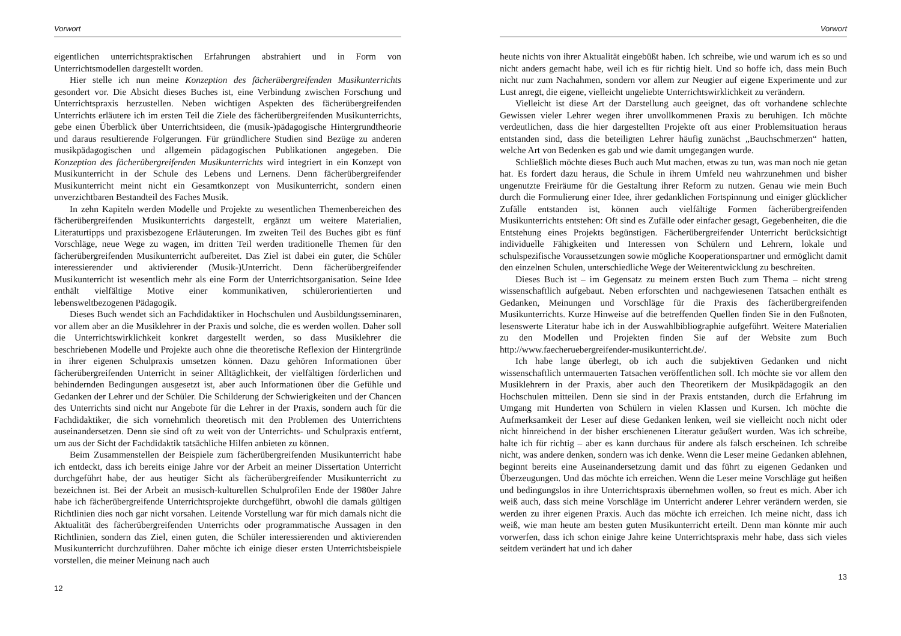Vorwort
eigentlichen unterrichtspraktischen Erfahrungen abstrahiert und in Form von Unterrichtsmodellen dargestellt worden.
Hier stelle ich nun meine Konzeption des fächerübergreifenden Musikunterrichts gesondert vor. Die Absicht dieses Buches ist, eine Verbindung zwischen Forschung und Unterrichtspraxis herzustellen. Neben wichtigen Aspekten des fächerübergreifenden Unterrichts erläutere ich im ersten Teil die Ziele des fächerübergreifenden Musikunterrichts, gebe einen Überblick über Unterrichtsideen, die (musik-)pädagogische Hintergrundtheorie und daraus resultierende Folgerungen. Für gründlichere Studien sind Bezüge zu anderen musikpädagogischen und allgemein pädagogischen Publikationen angegeben. Die Konzeption des fächerübergreifenden Musikunterrichts wird integriert in ein Konzept von Musikunterricht in der Schule des Lebens und Lernens. Denn fächerübergreifender Musikunterricht meint nicht ein Gesamtkonzept von Musikunterricht, sondern einen unverzichtbaren Bestandteil des Faches Musik.
In zehn Kapiteln werden Modelle und Projekte zu wesentlichen Themenbereichen des fächerübergreifenden Musikunterrichts dargestellt, ergänzt um weitere Materialien, Literaturtipps und praxisbezogene Erläuterungen. Im zweiten Teil des Buches gibt es fünf Vorschläge, neue Wege zu wagen, im dritten Teil werden traditionelle Themen für den fächerübergreifenden Musikunterricht aufbereitet. Das Ziel ist dabei ein guter, die Schüler interessierender und aktivierender (Musik-)Unterricht. Denn fächerübergreifender Musikunterricht ist wesentlich mehr als eine Form der Unterrichtsorganisation. Seine Idee enthält vielfältige Motive einer kommunikativen, schülerorientierten und lebensweltbezogenen Pädagogik.
Dieses Buch wendet sich an Fachdidaktiker in Hochschulen und Ausbildungsseminaren, vor allem aber an die Musiklehrer in der Praxis und solche, die es werden wollen. Daher soll die Unterrichtswirklichkeit konkret dargestellt werden, so dass Musiklehrer die beschriebenen Modelle und Projekte auch ohne die theoretische Reflexion der Hintergründe in ihrer eigenen Schulpraxis umsetzen können. Dazu gehören Informationen über fächerübergreifenden Unterricht in seiner Alltäglichkeit, der vielfältigen förderlichen und behindernden Bedingungen ausgesetzt ist, aber auch Informationen über die Gefühle und Gedanken der Lehrer und der Schüler. Die Schilderung der Schwierigkeiten und der Chancen des Unterrichts sind nicht nur Angebote für die Lehrer in der Praxis, sondern auch für die Fachdidaktiker, die sich vornehmlich theoretisch mit den Problemen des Unterrichtens auseinandersetzen. Denn sie sind oft zu weit von der Unterrichts- und Schulpraxis entfernt, um aus der Sicht der Fachdidaktik tatsächliche Hilfen anbieten zu können.
Beim Zusammenstellen der Beispiele zum fächerübergreifenden Musikunterricht habe ich entdeckt, dass ich bereits einige Jahre vor der Arbeit an meiner Dissertation Unterricht durchgeführt habe, der aus heutiger Sicht als fächerübergreifender Musikunterricht zu bezeichnen ist. Bei der Arbeit an musisch-kulturellen Schulprofilen Ende der 1980er Jahre habe ich fächerübergreifende Unterrichtsprojekte durchgeführt, obwohl die damals gültigen Richtlinien dies noch gar nicht vorsahen. Leitende Vorstellung war für mich damals nicht die Aktualität des fächerübergreifenden Unterrichts oder programmatische Aussagen in den Richtlinien, sondern das Ziel, einen guten, die Schüler interessierenden und aktivierenden Musikunterricht durchzuführen. Daher möchte ich einige dieser ersten Unterrichtsbeispiele vorstellen, die meiner Meinung nach auch
12
Vorwort
heute nichts von ihrer Aktualität eingebüßt haben. Ich schreibe, wie und warum ich es so und nicht anders gemacht habe, weil ich es für richtig hielt. Und so hoffe ich, dass mein Buch nicht nur zum Nachahmen, sondern vor allem zur Neugier auf eigene Experimente und zur Lust anregt, die eigene, vielleicht ungeliebte Unterrichtswirklichkeit zu verändern.
Vielleicht ist diese Art der Darstellung auch geeignet, das oft vorhandene schlechte Gewissen vieler Lehrer wegen ihrer unvollkommenen Praxis zu beruhigen. Ich möchte verdeutlichen, dass die hier dargestellten Projekte oft aus einer Problemsituation heraus entstanden sind, dass die beteiligten Lehrer häufig zunächst „Bauchschmerzen“ hatten, welche Art von Bedenken es gab und wie damit umgegangen wurde.
Schließlich möchte dieses Buch auch Mut machen, etwas zu tun, was man noch nie getan hat. Es fordert dazu heraus, die Schule in ihrem Umfeld neu wahrzunehmen und bisher ungenutzte Freiräume für die Gestaltung ihrer Reform zu nutzen. Genau wie mein Buch durch die Formulierung einer Idee, ihrer gedanklichen Fortspinnung und einiger glücklicher Zufälle entstanden ist, können auch vielfältige Formen fächerübergreifenden Musikunterrichts entstehen: Oft sind es Zufälle oder einfacher gesagt, Gegebenheiten, die die Entstehung eines Projekts begünstigen. Fächerübergreifender Unterricht berücksichtigt individuelle Fähigkeiten und Interessen von Schülern und Lehrern, lokale und schulspezifische Voraussetzungen sowie mögliche Kooperationspartner und ermöglicht damit den einzelnen Schulen, unterschiedliche Wege der Weiterentwicklung zu beschreiten.
Dieses Buch ist – im Gegensatz zu meinem ersten Buch zum Thema – nicht streng wissenschaftlich aufgebaut. Neben erforschten und nachgewiesenen Tatsachen enthält es Gedanken, Meinungen und Vorschläge für die Praxis des fächerübergreifenden Musikunterrichts. Kurze Hinweise auf die betreffenden Quellen finden Sie in den Fußnoten, lesenswerte Literatur habe ich in der Auswahlbibliographie aufgeführt. Weitere Materialien zu den Modellen und Projekten finden Sie auf der Website zum Buch http://www.faecheruebergreifender-musikunterricht.de/.
Ich habe lange überlegt, ob ich auch die subjektiven Gedanken und nicht wissenschaftlich untermauerten Tatsachen veröffentlichen soll. Ich möchte sie vor allem den Musiklehrern in der Praxis, aber auch den Theoretikern der Musikpädagogik an den Hochschulen mitteilen. Denn sie sind in der Praxis entstanden, durch die Erfahrung im Umgang mit Hunderten von Schülern in vielen Klassen und Kursen. Ich möchte die Aufmerksamkeit der Leser auf diese Gedanken lenken, weil sie vielleicht noch nicht oder nicht hinreichend in der bisher erschienenen Literatur geäußert wurden. Was ich schreibe, halte ich für richtig – aber es kann durchaus für andere als falsch erscheinen. Ich schreibe nicht, was andere denken, sondern was ich denke. Wenn die Leser meine Gedanken ablehnen, beginnt bereits eine Auseinandersetzung damit und das führt zu eigenen Gedanken und Überzeugungen. Und das möchte ich erreichen. Wenn die Leser meine Vorschläge gut heißen und bedingungslos in ihre Unterrichtspraxis übernehmen wollen, so freut es mich. Aber ich weiß auch, dass sich meine Vorschläge im Unterricht anderer Lehrer verändern werden, sie werden zu ihrer eigenen Praxis. Auch das möchte ich erreichen. Ich meine nicht, dass ich weiß, wie man heute am besten guten Musikunterricht erteilt. Denn man könnte mir auch vorwerfen, dass ich schon einige Jahre keine Unterrichtspraxis mehr habe, dass sich vieles seitdem verändert hat und ich daher
13